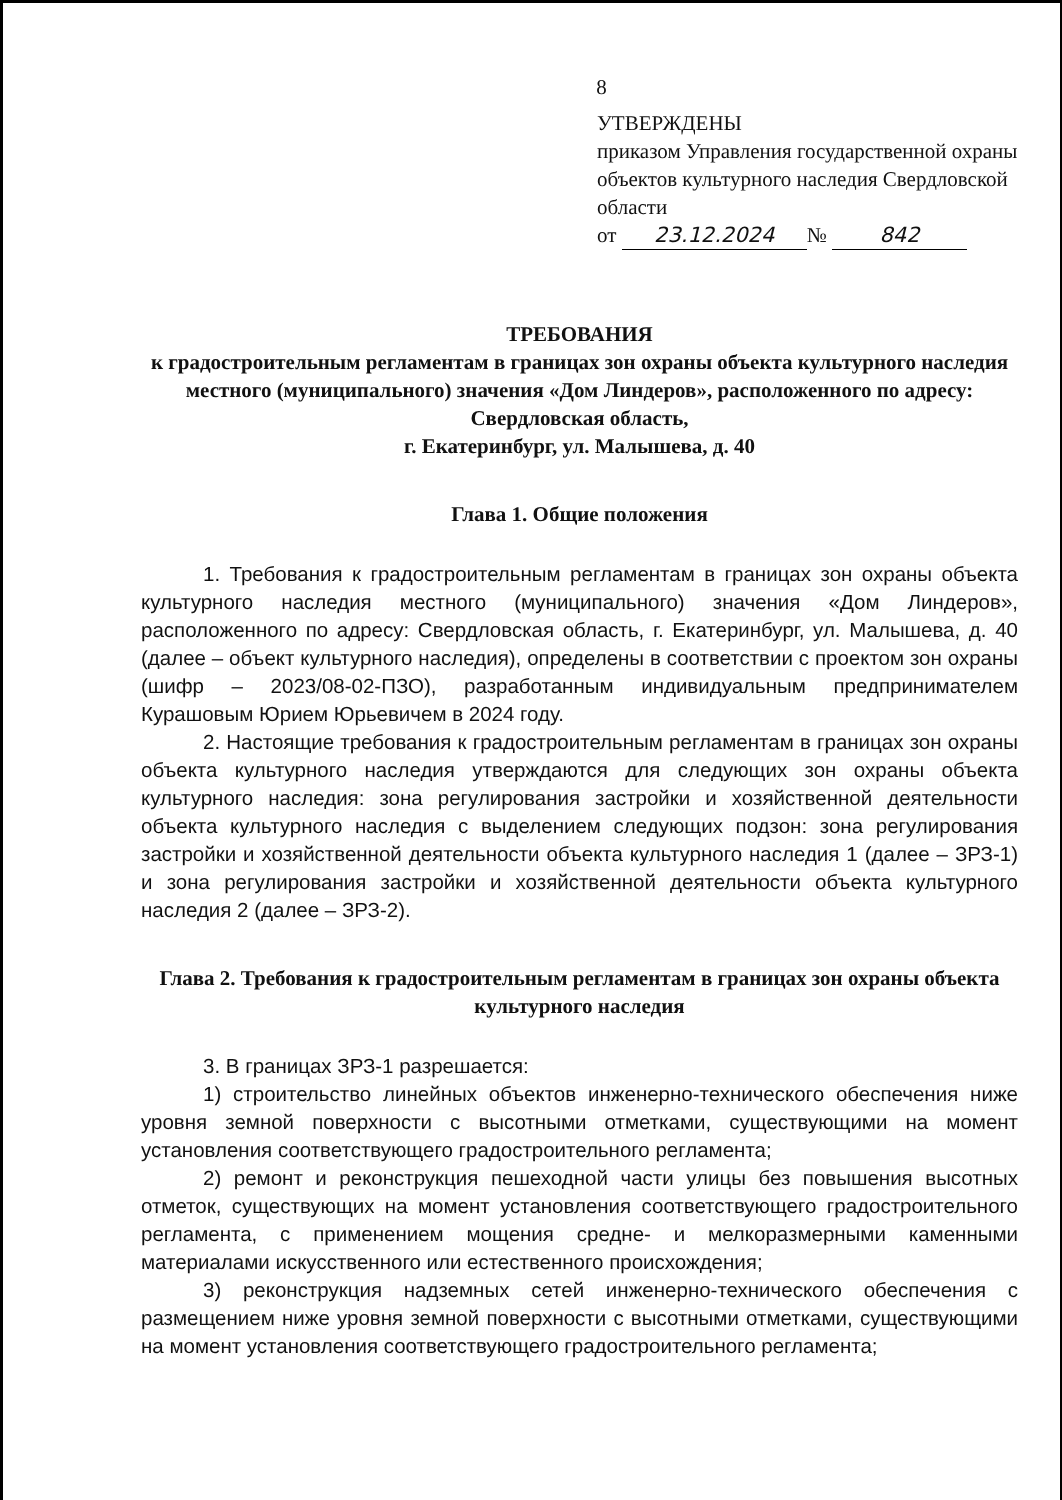8
УТВЕРЖДЕНЫ
приказом Управления государственной охраны объектов культурного наследия Свердловской области
от 23.12.2024 № 842
ТРЕБОВАНИЯ
к градостроительным регламентам в границах зон охраны объекта культурного наследия местного (муниципального) значения «Дом Линдеров», расположенного по адресу: Свердловская область,
г. Екатеринбург, ул. Малышева, д. 40
Глава 1. Общие положения
1. Требования к градостроительным регламентам в границах зон охраны объекта культурного наследия местного (муниципального) значения «Дом Линдеров», расположенного по адресу: Свердловская область, г. Екатеринбург, ул. Малышева, д. 40 (далее – объект культурного наследия), определены в соответствии с проектом зон охраны (шифр – 2023/08-02-ПЗО), разработанным индивидуальным предпринимателем Курашовым Юрием Юрьевичем в 2024 году.
2. Настоящие требования к градостроительным регламентам в границах зон охраны объекта культурного наследия утверждаются для следующих зон охраны объекта культурного наследия: зона регулирования застройки и хозяйственной деятельности объекта культурного наследия с выделением следующих подзон: зона регулирования застройки и хозяйственной деятельности объекта культурного наследия 1 (далее – ЗРЗ-1) и зона регулирования застройки и хозяйственной деятельности объекта культурного наследия 2 (далее – ЗРЗ-2).
Глава 2. Требования к градостроительным регламентам в границах зон охраны объекта культурного наследия
3. В границах ЗРЗ-1 разрешается:
1) строительство линейных объектов инженерно-технического обеспечения ниже уровня земной поверхности с высотными отметками, существующими на момент установления соответствующего градостроительного регламента;
2) ремонт и реконструкция пешеходной части улицы без повышения высотных отметок, существующих на момент установления соответствующего градостроительного регламента, с применением мощения средне- и мелкоразмерными каменными материалами искусственного или естественного происхождения;
3) реконструкция надземных сетей инженерно-технического обеспечения с размещением ниже уровня земной поверхности с высотными отметками, существующими на момент установления соответствующего градостроительного регламента;